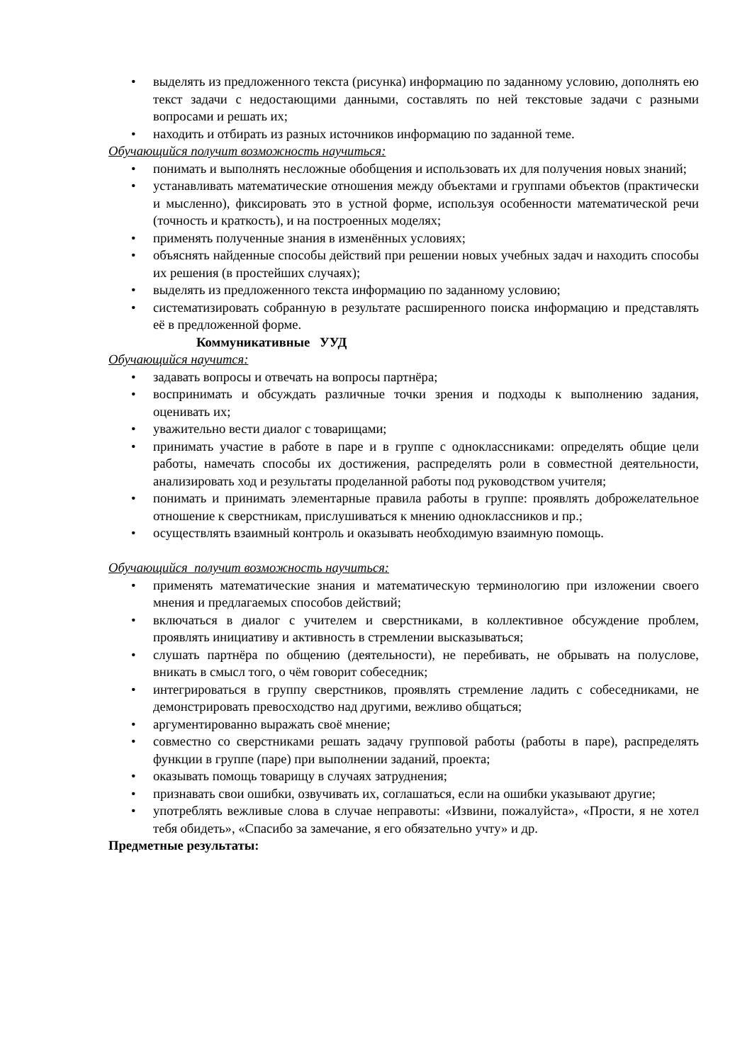• выделять из предложенного текста (рисунка) информацию по заданному условию, дополнять ею текст задачи с недостающими данными, составлять по ней текстовые задачи с разными вопросами и решать их;
• находить и отбирать из разных источников информацию по заданной теме.
Обучающийся получит возможность научиться:
• понимать и выполнять несложные обобщения и использовать их для получения новых знаний;
• устанавливать математические отношения между объектами и группами объектов (практически и мысленно), фиксировать это в устной форме, используя особенности математической речи (точность и краткость), и на построенных моделях;
• применять полученные знания в изменённых условиях;
• объяснять найденные способы действий при решении новых учебных задач и находить способы их решения (в простейших случаях);
• выделять из предложенного текста информацию по заданному условию;
• систематизировать собранную в результате расширенного поиска информацию и представлять её в предложенной форме.
Коммуникативные УУД
Обучающийся научится:
• задавать вопросы и отвечать на вопросы партнёра;
• воспринимать и обсуждать различные точки зрения и подходы к выполнению задания, оценивать их;
• уважительно вести диалог с товарищами;
• принимать участие в работе в паре и в группе с одноклассниками: определять общие цели работы, намечать способы их достижения, распределять роли в совместной деятельности, анализировать ход и результаты проделанной работы под руководством учителя;
• понимать и принимать элементарные правила работы в группе: проявлять доброжелательное отношение к сверстникам, прислушиваться к мнению одноклассников и пр.;
• осуществлять взаимный контроль и оказывать необходимую взаимную помощь.
Обучающийся получит возможность научиться:
• применять математические знания и математическую терминологию при изложении своего мнения и предлагаемых способов действий;
• включаться в диалог с учителем и сверстниками, в коллективное обсуждение проблем, проявлять инициативу и активность в стремлении высказываться;
• слушать партнёра по общению (деятельности), не перебивать, не обрывать на полуслове, вникать в смысл того, о чём говорит собеседник;
• интегрироваться в группу сверстников, проявлять стремление ладить с собеседниками, не демонстрировать превосходство над другими, вежливо общаться;
• аргументированно выражать своё мнение;
• совместно со сверстниками решать задачу групповой работы (работы в паре), распределять функции в группе (паре) при выполнении заданий, проекта;
• оказывать помощь товарищу в случаях затруднения;
• признавать свои ошибки, озвучивать их, соглашаться, если на ошибки указывают другие;
• употреблять вежливые слова в случае неправоты: «Извини, пожалуйста», «Прости, я не хотел тебя обидеть», «Спасибо за замечание, я его обязательно учту» и др.
Предметные результаты: